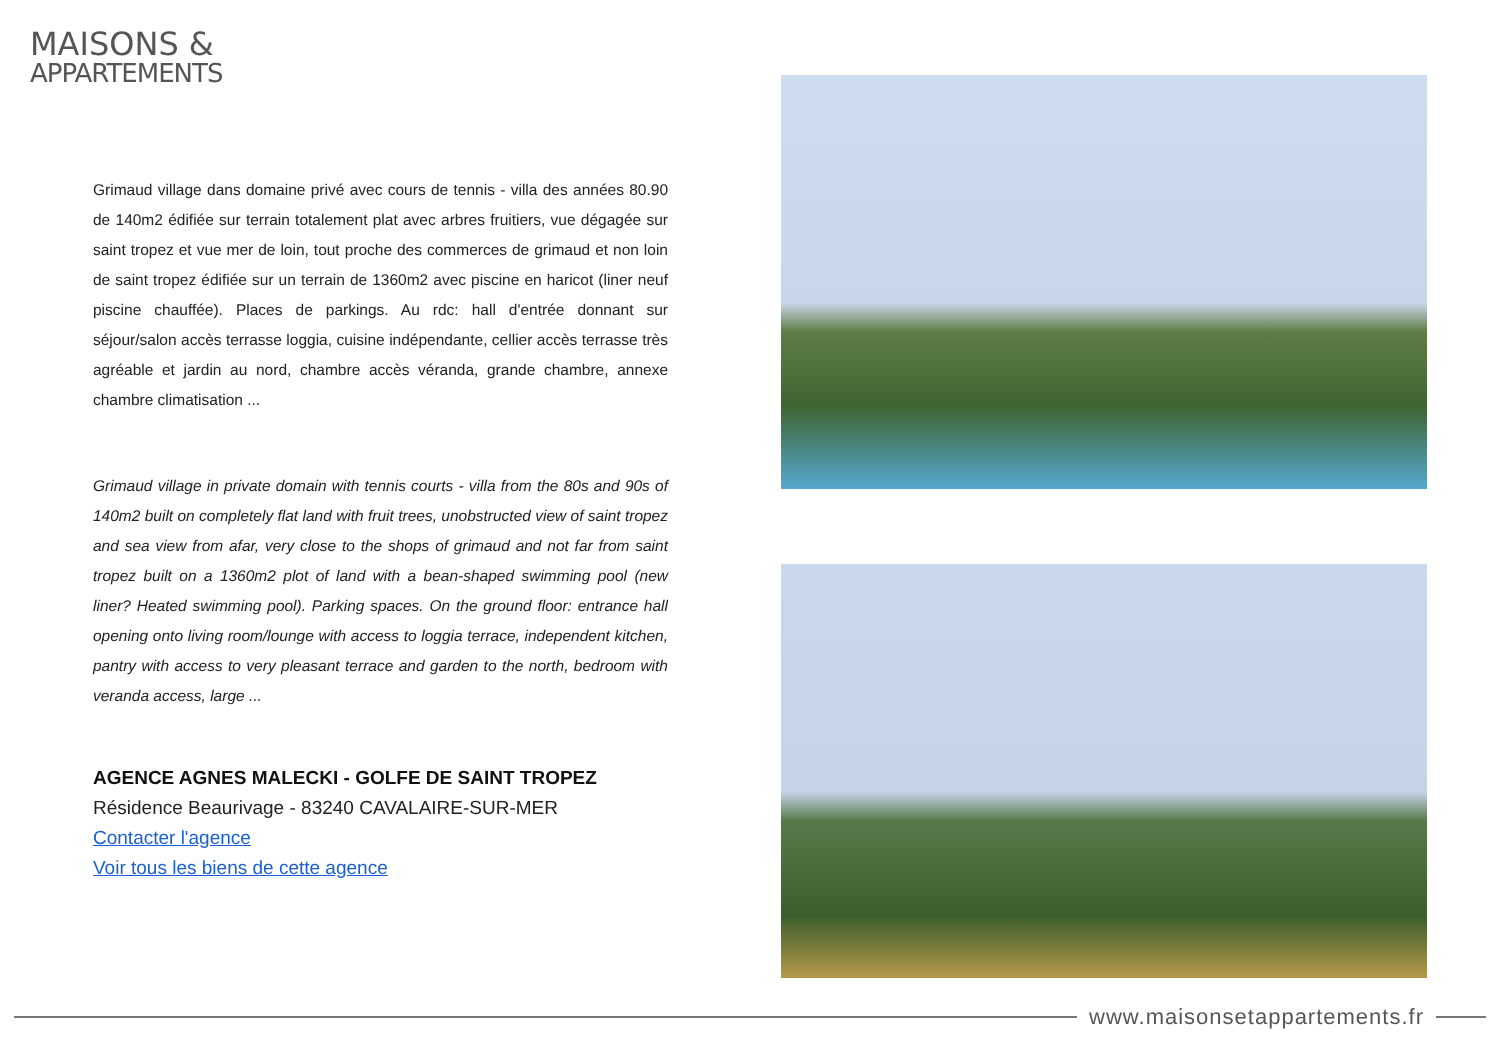MAISONS &
APPARTEMENTS
Grimaud village dans domaine privé avec cours de tennis - villa des années 80.90 de 140m2 édifiée sur terrain totalement plat avec arbres fruitiers, vue dégagée sur saint tropez et vue mer de loin, tout proche des commerces de grimaud et non loin de saint tropez édifiée sur un terrain de 1360m2 avec piscine en haricot (liner neuf piscine chauffée). Places de parkings. Au rdc: hall d'entrée donnant sur séjour/salon accès terrasse loggia, cuisine indépendante, cellier accès terrasse très agréable et jardin au nord, chambre accès véranda, grande chambre, annexe chambre climatisation ...
Grimaud village in private domain with tennis courts - villa from the 80s and 90s of 140m2 built on completely flat land with fruit trees, unobstructed view of saint tropez and sea view from afar, very close to the shops of grimaud and not far from saint tropez built on a 1360m2 plot of land with a bean-shaped swimming pool (new liner? Heated swimming pool). Parking spaces. On the ground floor: entrance hall opening onto living room/lounge with access to loggia terrace, independent kitchen, pantry with access to very pleasant terrace and garden to the north, bedroom with veranda access, large ...
AGENCE AGNES MALECKI - GOLFE DE SAINT TROPEZ
Résidence Beaurivage - 83240 CAVALAIRE-SUR-MER
Contacter l'agence
Voir tous les biens de cette agence
www.maisonsetappartements.fr